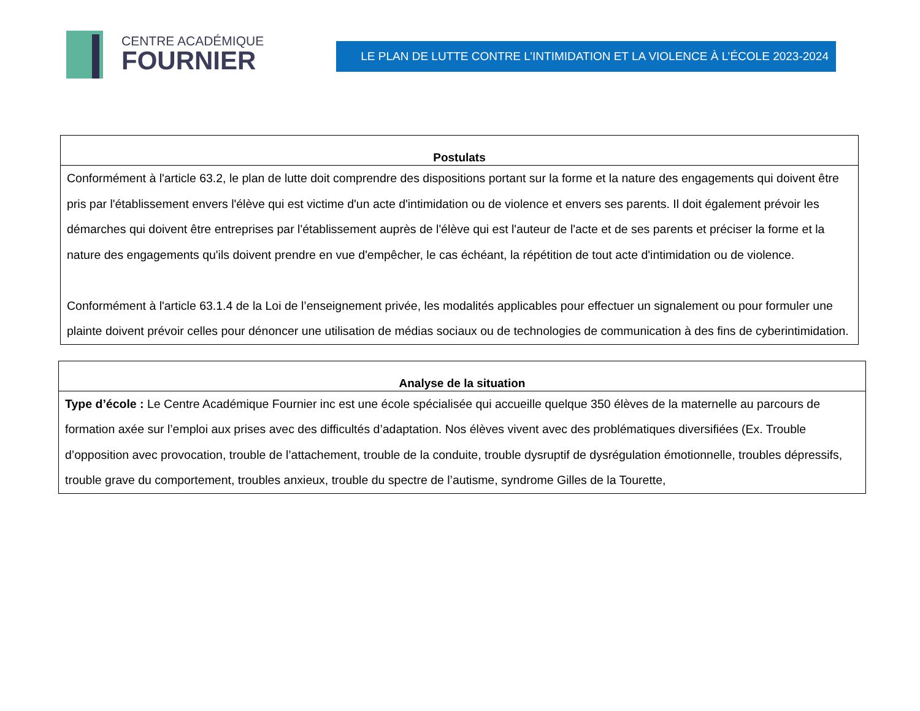CENTRE ACADÉMIQUE
FOURNIER
LE PLAN DE LUTTE CONTRE L’INTIMIDATION ET LA VIOLENCE À L’ÉCOLE 2023-2024
| Postulats |
| --- |
| Conformément à l'article 63.2, le plan de lutte doit comprendre des dispositions portant sur la forme et la nature des engagements qui doivent être pris par l'établissement envers l'élève qui est victime d'un acte d'intimidation ou de violence et envers ses parents. Il doit également prévoir les démarches qui doivent être entreprises par l'établissement auprès de l'élève qui est l'auteur de l'acte et de ses parents et préciser la forme et la nature des engagements qu'ils doivent prendre en vue d'empêcher, le cas échéant, la répétition de tout acte d'intimidation ou de violence. Conformément à l'article 63.1.4 de la Loi de l’enseignement privée, les modalités applicables pour effectuer un signalement ou pour formuler une plainte doivent prévoir celles pour dénoncer une utilisation de médias sociaux ou de technologies de communication à des fins de cyberintimidation. |
| Analyse de la situation |
| --- |
| Type d’école : Le Centre Académique Fournier inc est une école spécialisée qui accueille quelque 350 élèves de la maternelle au parcours de formation axée sur l’emploi aux prises avec des difficultés d’adaptation. Nos élèves vivent avec des problématiques diversifiées (Ex. Trouble d’opposition avec provocation, trouble de l’attachement, trouble de la conduite, trouble dysruptif de dysrégulation émotionnelle, troubles dépressifs, trouble grave du comportement, troubles anxieux, trouble du spectre de l’autisme, syndrome Gilles de la Tourette, |